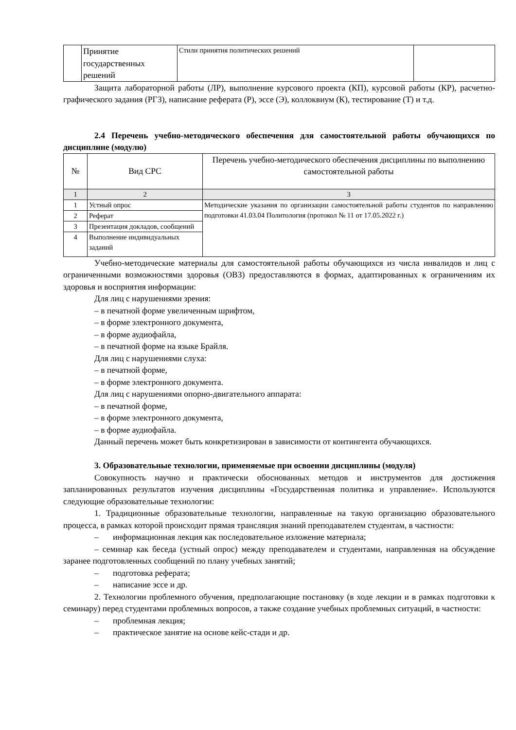| | Принятие государственных решений | Стили принятия политических решений | |
Защита лабораторной работы (ЛР), выполнение курсового проекта (КП), курсовой работы (КР), расчетно-графического задания (РГЗ), написание реферата (Р), эссе (Э), коллоквиум (К), тестирование (Т) и т.д.
2.4 Перечень учебно-методического обеспечения для самостоятельной работы обучающихся по дисциплине (модулю)
| № | Вид СРС | Перечень учебно-методического обеспечения дисциплины по выполнению самостоятельной работы |
| --- | --- | --- |
| 1 | 2 | 3 |
| 1 | Устный опрос | Методические указания по организации самостоятельной работы студентов по направлению подготовки 41.03.04 Политология (протокол № 11 от 17.05.2022 г.) |
| 2 | Реферат | |
| 3 | Презентация докладов, сообщений | |
| 4 | Выполнение индивидуальных заданий | |
Учебно-методические материалы для самостоятельной работы обучающихся из числа инвалидов и лиц с ограниченными возможностями здоровья (ОВЗ) предоставляются в формах, адаптированных к ограничениям их здоровья и восприятия информации:
Для лиц с нарушениями зрения:
– в печатной форме увеличенным шрифтом,
– в форме электронного документа,
– в форме аудиофайла,
– в печатной форме на языке Брайля.
Для лиц с нарушениями слуха:
– в печатной форме,
– в форме электронного документа.
Для лиц с нарушениями опорно-двигательного аппарата:
– в печатной форме,
– в форме электронного документа,
– в форме аудиофайла.
Данный перечень может быть конкретизирован в зависимости от контингента обучающихся.
3. Образовательные технологии, применяемые при освоении дисциплины (модуля)
Совокупность научно и практически обоснованных методов и инструментов для достижения запланированных результатов изучения дисциплины «Государственная политика и управление». Используются следующие образовательные технологии:
1. Традиционные образовательные технологии, направленные на такую организацию образовательного процесса, в рамках которой происходит прямая трансляция знаний преподавателем студентам, в частности:
– информационная лекция как последовательное изложение материала;
– семинар как беседа (устный опрос) между преподавателем и студентами, направленная на обсуждение заранее подготовленных сообщений по плану учебных занятий;
– подготовка реферата;
– написание эссе и др.
2. Технологии проблемного обучения, предполагающие постановку (в ходе лекции и в рамках подготовки к семинару) перед студентами проблемных вопросов, а также создание учебных проблемных ситуаций, в частности:
– проблемная лекция;
– практическое занятие на основе кейс-стади и др.